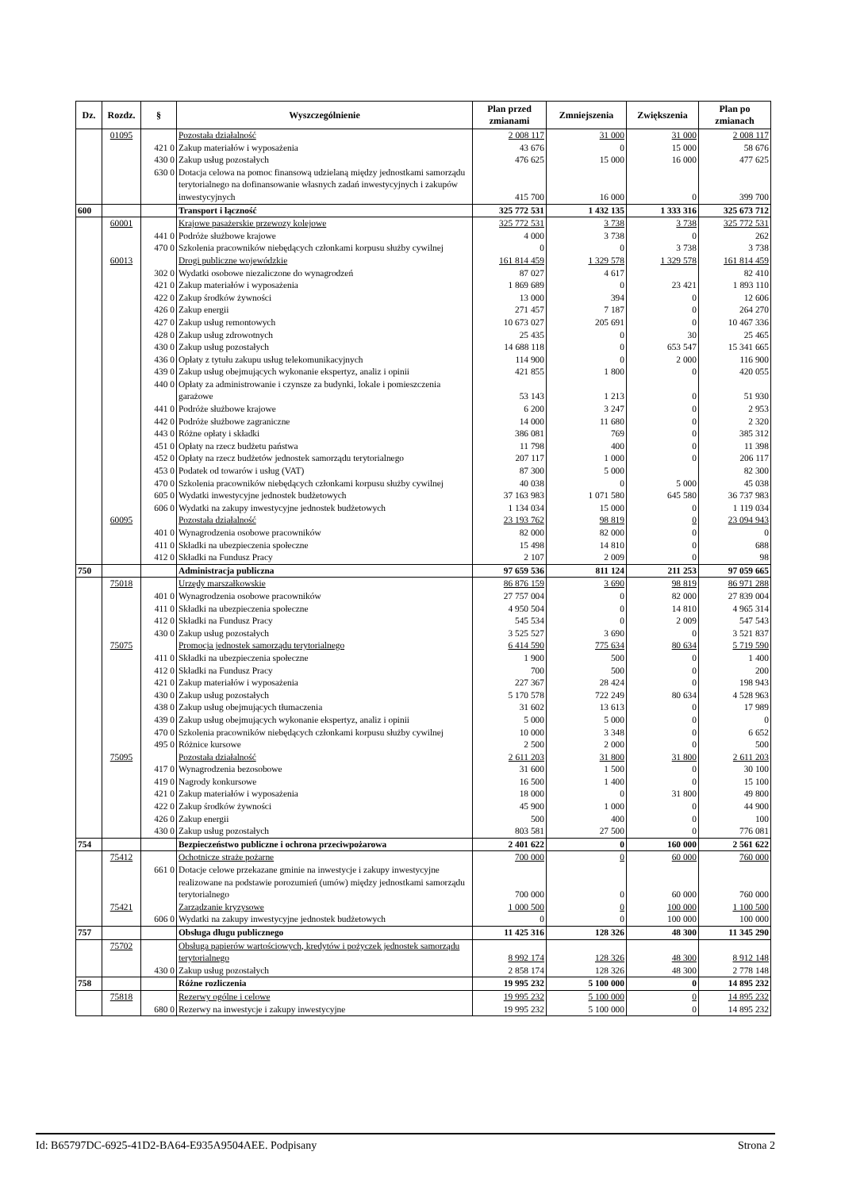| Dz. | Rozdz. | § | Wyszczególnienie | Plan przed zmianami | Zmniejszenia | Zwiększenia | Plan po zmianach |
| --- | --- | --- | --- | --- | --- | --- | --- |
| | 01095 | | Pozostała działalność | 2 008 117 | 31 000 | 31 000 | 2 008 117 |
| | | 421 0 | Zakup materiałów i wyposażenia | 43 676 | 0 | 15 000 | 58 676 |
| | | 430 0 | Zakup usług pozostałych | 476 625 | 15 000 | 16 000 | 477 625 |
| | | 630 0 | Dotacja celowa na pomoc finansową udzielaną między jednostkami samorządu terytorialnego na dofinansowanie własnych zadań inwestycyjnych i zakupów inwestycyjnych | 415 700 | 16 000 | 0 | 399 700 |
| 600 | | | Transport i łączność | 325 772 531 | 1 432 135 | 1 333 316 | 325 673 712 |
| | 60001 | | Krajowe pasażerskie przewozy kolejowe | 325 772 531 | 3 738 | 3 738 | 325 772 531 |
| | | 441 0 | Podróże służbowe krajowe | 4 000 | 3 738 | 0 | 262 |
| | | 470 0 | Szkolenia pracowników niebędących członkami korpusu służby cywilnej | 0 | 0 | 3 738 | 3 738 |
| | 60013 | | Drogi publiczne wojewódzkie | 161 814 459 | 1 329 578 | 1 329 578 | 161 814 459 |
| | | 302 0 | Wydatki osobowe niezaliczone do wynagrodzeń | 87 027 | 4 617 | | 82 410 |
| | | 421 0 | Zakup materiałów i wyposażenia | 1 869 689 | 0 | 23 421 | 1 893 110 |
| | | 422 0 | Zakup środków żywności | 13 000 | 394 | 0 | 12 606 |
| | | 426 0 | Zakup energii | 271 457 | 7 187 | 0 | 264 270 |
| | | 427 0 | Zakup usług remontowych | 10 673 027 | 205 691 | 0 | 10 467 336 |
| | | 428 0 | Zakup usług zdrowotnych | 25 435 | 0 | 30 | 25 465 |
| | | 430 0 | Zakup usług pozostałych | 14 688 118 | 0 | 653 547 | 15 341 665 |
| | | 436 0 | Opłaty z tytułu zakupu usług telekomunikacyjnych | 114 900 | 0 | 2 000 | 116 900 |
| | | 439 0 | Zakup usług obejmujących wykonanie ekspertyz, analiz i opinii | 421 855 | 1 800 | 0 | 420 055 |
| | | 440 0 | Opłaty za administrowanie i czynsze za budynki, lokale i pomieszczenia garażowe | 53 143 | 1 213 | 0 | 51 930 |
| | | 441 0 | Podróże służbowe krajowe | 6 200 | 3 247 | 0 | 2 953 |
| | | 442 0 | Podróże służbowe zagraniczne | 14 000 | 11 680 | 0 | 2 320 |
| | | 443 0 | Różne opłaty i składki | 386 081 | 769 | 0 | 385 312 |
| | | 451 0 | Opłaty na rzecz budżetu państwa | 11 798 | 400 | 0 | 11 398 |
| | | 452 0 | Opłaty na rzecz budżetów jednostek samorządu terytorialnego | 207 117 | 1 000 | 0 | 206 117 |
| | | 453 0 | Podatek od towarów i usług (VAT) | 87 300 | 5 000 | | 82 300 |
| | | 470 0 | Szkolenia pracowników niebędących członkami korpusu służby cywilnej | 40 038 | 0 | 5 000 | 45 038 |
| | | 605 0 | Wydatki inwestycyjne jednostek budżetowych | 37 163 983 | 1 071 580 | 645 580 | 36 737 983 |
| | | 606 0 | Wydatki na zakupy inwestycyjne jednostek budżetowych | 1 134 034 | 15 000 | 0 | 1 119 034 |
| | 60095 | | Pozostała działalność | 23 193 762 | 98 819 | 0 | 23 094 943 |
| | | 401 0 | Wynagrodzenia osobowe pracowników | 82 000 | 82 000 | 0 | 0 |
| | | 411 0 | Składki na ubezpieczenia społeczne | 15 498 | 14 810 | 0 | 688 |
| | | 412 0 | Składki na Fundusz Pracy | 2 107 | 2 009 | 0 | 98 |
| 750 | | | Administracja publiczna | 97 659 536 | 811 124 | 211 253 | 97 059 665 |
| | 75018 | | Urzędy marszałkowskie | 86 876 159 | 3 690 | 98 819 | 86 971 288 |
| | | 401 0 | Wynagrodzenia osobowe pracowników | 27 757 004 | 0 | 82 000 | 27 839 004 |
| | | 411 0 | Składki na ubezpieczenia społeczne | 4 950 504 | 0 | 14 810 | 4 965 314 |
| | | 412 0 | Składki na Fundusz Pracy | 545 534 | 0 | 2 009 | 547 543 |
| | | 430 0 | Zakup usług pozostałych | 3 525 527 | 3 690 | 0 | 3 521 837 |
| | 75075 | | Promocja jednostek samorządu terytorialnego | 6 414 590 | 775 634 | 80 634 | 5 719 590 |
| | | 411 0 | Składki na ubezpieczenia społeczne | 1 900 | 500 | 0 | 1 400 |
| | | 412 0 | Składki na Fundusz Pracy | 700 | 500 | 0 | 200 |
| | | 421 0 | Zakup materiałów i wyposażenia | 227 367 | 28 424 | 0 | 198 943 |
| | | 430 0 | Zakup usług pozostałych | 5 170 578 | 722 249 | 80 634 | 4 528 963 |
| | | 438 0 | Zakup usług obejmujących tłumaczenia | 31 602 | 13 613 | 0 | 17 989 |
| | | 439 0 | Zakup usług obejmujących wykonanie ekspertyz, analiz i opinii | 5 000 | 5 000 | 0 | 0 |
| | | 470 0 | Szkolenia pracowników niebędących członkami korpusu służby cywilnej | 10 000 | 3 348 | 0 | 6 652 |
| | | 495 0 | Różnice kursowe | 2 500 | 2 000 | 0 | 500 |
| | 75095 | | Pozostała działalność | 2 611 203 | 31 800 | 31 800 | 2 611 203 |
| | | 417 0 | Wynagrodzenia bezosobowe | 31 600 | 1 500 | 0 | 30 100 |
| | | 419 0 | Nagrody konkursowe | 16 500 | 1 400 | 0 | 15 100 |
| | | 421 0 | Zakup materiałów i wyposażenia | 18 000 | 0 | 31 800 | 49 800 |
| | | 422 0 | Zakup środków żywności | 45 900 | 1 000 | 0 | 44 900 |
| | | 426 0 | Zakup energii | 500 | 400 | 0 | 100 |
| | | 430 0 | Zakup usług pozostałych | 803 581 | 27 500 | 0 | 776 081 |
| 754 | | | Bezpieczeństwo publiczne i ochrona przeciwpożarowa | 2 401 622 | 0 | 160 000 | 2 561 622 |
| | 75412 | | Ochotnicze straże pożarne | 700 000 | 0 | 60 000 | 760 000 |
| | | 661 0 | Dotacje celowe przekazane gminie na inwestycje i zakupy inwestycyjne realizowane na podstawie porozumień (umów) między jednostkami samorządu terytorialnego | 700 000 | 0 | 60 000 | 760 000 |
| | 75421 | | Zarządzanie kryzysowe | 1 000 500 | 0 | 100 000 | 1 100 500 |
| | | 606 0 | Wydatki na zakupy inwestycyjne jednostek budżetowych | 0 | 0 | 100 000 | 100 000 |
| 757 | | | Obsługa długu publicznego | 11 425 316 | 128 326 | 48 300 | 11 345 290 |
| | 75702 | | Obsługa papierów wartościowych, kredytów i pożyczek jednostek samorządu terytorialnego | 8 992 174 | 128 326 | 48 300 | 8 912 148 |
| | | 430 0 | Zakup usług pozostałych | 2 858 174 | 128 326 | 48 300 | 2 778 148 |
| 758 | | | Różne rozliczenia | 19 995 232 | 5 100 000 | 0 | 14 895 232 |
| | 75818 | | Rezerwy ogólne i celowe | 19 995 232 | 5 100 000 | 0 | 14 895 232 |
| | | 680 0 | Rezerwy na inwestycje i zakupy inwestycyjne | 19 995 232 | 5 100 000 | 0 | 14 895 232 |
Id: B65797DC-6925-41D2-BA64-E935A9504AEE. Podpisany Strona 2